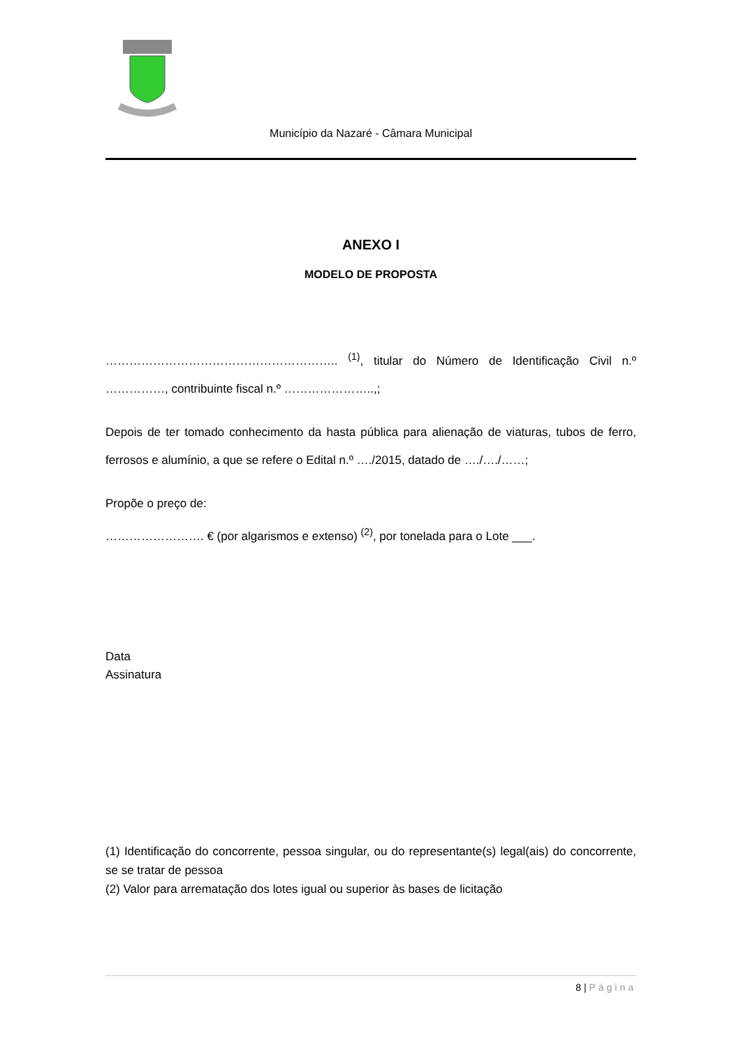Município da Nazaré - Câmara Municipal
ANEXO I
MODELO DE PROPOSTA
………………………………………………….. <sup>(1)</sup>, titular do Número de Identificação Civil n.º ……………, contribuinte fiscal n.º …………………..,;
Depois de ter tomado conhecimento da hasta pública para alienação de viaturas, tubos de ferro, ferrosos e alumínio, a que se refere o Edital n.º …./2015, datado de …./…./……;
Propõe o preço de:
……………………. € (por algarismos e extenso) <sup>(2)</sup>, por tonelada para o Lote ___.
Data
Assinatura
(1) Identificação do concorrente, pessoa singular, ou do representante(s) legal(ais) do concorrente, se se tratar de pessoa
(2) Valor para arrematação dos lotes igual ou superior às bases de licitação
8 | Página